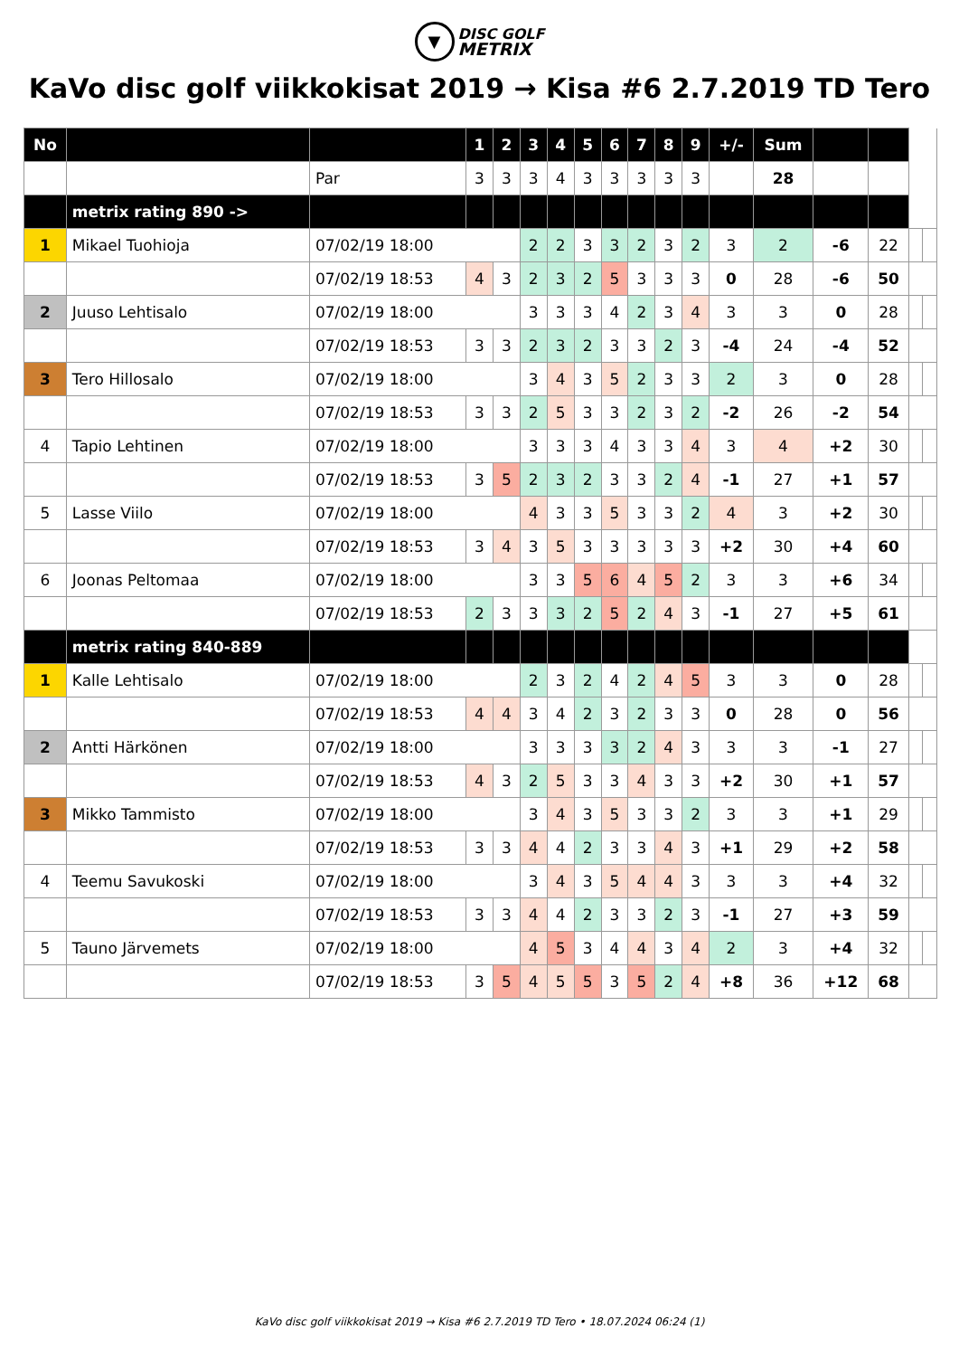▼ DISC GOLF
METRIX
KaVo disc golf viikkokisat 2019 → Kisa #6 2.7.2019 TD Tero
| No | | | | 1 | 2 | 3 | 4 | 5 | 6 | 7 | 8 | 9 | +/- | Sum | | | | |
| | | Par | | 3 | 3 | 3 | 4 | 3 | 3 | 3 | 3 | 3 | | 28 | | | | |
| | metrix rating 890 -> | | | | | | | | | | | | | | | | | |
| 1 | Mikael Tuohioja | | 07/02/19 18:00 | | | 2 | 2 | 3 | 3 | 2 | 3 | 2 | 3 | 2 | -6 | 22 | | |
| | | 07/02/19 18:53 | | 4 | 3 | 2 | 3 | 2 | 5 | 3 | 3 | 3 | 0 | 28 | -6 | 50 | | |
| 2 | Juuso Lehtisalo | | 07/02/19 18:00 | | | 3 | 3 | 3 | 4 | 2 | 3 | 4 | 3 | 3 | 0 | 28 | | |
| | | 07/02/19 18:53 | | 3 | 3 | 2 | 3 | 2 | 3 | 3 | 2 | 3 | -4 | 24 | -4 | 52 | | |
| 3 | Tero Hillosalo | | 07/02/19 18:00 | | | 3 | 4 | 3 | 5 | 2 | 3 | 3 | 2 | 3 | 0 | 28 | | |
| | | 07/02/19 18:53 | | 3 | 3 | 2 | 5 | 3 | 3 | 2 | 3 | 2 | -2 | 26 | -2 | 54 | | |
| 4 | Tapio Lehtinen | | 07/02/19 18:00 | | | 3 | 3 | 3 | 4 | 3 | 3 | 4 | 3 | 4 | +2 | 30 | | |
| | | 07/02/19 18:53 | | 3 | 5 | 2 | 3 | 2 | 3 | 3 | 2 | 4 | -1 | 27 | +1 | 57 | | |
| 5 | Lasse Viilo | | 07/02/19 18:00 | | | 4 | 3 | 3 | 5 | 3 | 3 | 2 | 4 | 3 | +2 | 30 | | |
| | | 07/02/19 18:53 | | 3 | 4 | 3 | 5 | 3 | 3 | 3 | 3 | 3 | +2 | 30 | +4 | 60 | | |
| 6 | Joonas Peltomaa | | 07/02/19 18:00 | | | 3 | 3 | 5 | 6 | 4 | 5 | 2 | 3 | 3 | +6 | 34 | | |
| | | 07/02/19 18:53 | | 2 | 3 | 3 | 3 | 2 | 5 | 2 | 4 | 3 | -1 | 27 | +5 | 61 | | |
| | metrix rating 840-889 | | | | | | | | | | | | | | | | | |
| 1 | Kalle Lehtisalo | | 07/02/19 18:00 | | | 2 | 3 | 2 | 4 | 2 | 4 | 5 | 3 | 3 | 0 | 28 | | |
| | | 07/02/19 18:53 | | 4 | 4 | 3 | 4 | 2 | 3 | 2 | 3 | 3 | 0 | 28 | 0 | 56 | | |
| 2 | Antti Härkönen | | 07/02/19 18:00 | | | 3 | 3 | 3 | 3 | 2 | 4 | 3 | 3 | 3 | -1 | 27 | | |
| | | 07/02/19 18:53 | | 4 | 3 | 2 | 5 | 3 | 3 | 4 | 3 | 3 | +2 | 30 | +1 | 57 | | |
| 3 | Mikko Tammisto | | 07/02/19 18:00 | | | 3 | 4 | 3 | 5 | 3 | 3 | 2 | 3 | 3 | +1 | 29 | | |
| | | 07/02/19 18:53 | | 3 | 3 | 4 | 4 | 2 | 3 | 3 | 4 | 3 | +1 | 29 | +2 | 58 | | |
| 4 | Teemu Savukoski | | 07/02/19 18:00 | | | 3 | 4 | 3 | 5 | 4 | 4 | 3 | 3 | 3 | +4 | 32 | | |
| | | 07/02/19 18:53 | | 3 | 3 | 4 | 4 | 2 | 3 | 3 | 2 | 3 | -1 | 27 | +3 | 59 | | |
| 5 | Tauno Järvemets | | 07/02/19 18:00 | | | 4 | 5 | 3 | 4 | 4 | 3 | 4 | 2 | 3 | +4 | 32 | | |
| | | 07/02/19 18:53 | | 3 | 5 | 4 | 5 | 5 | 3 | 5 | 2 | 4 | +8 | 36 | +12 | 68 | | |
KaVo disc golf viikkokisat 2019 → Kisa #6 2.7.2019 TD Tero • 18.07.2024 06:24 (1)